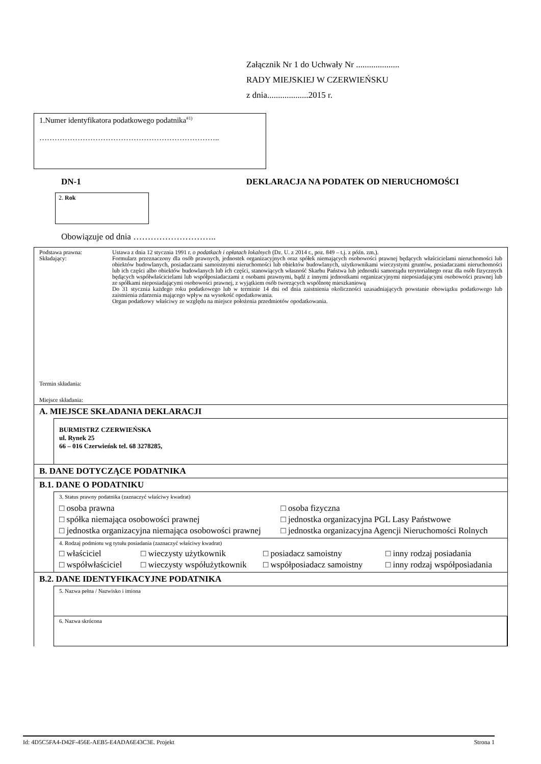Załącznik Nr 1 do Uchwały Nr ....................
RADY MIEJSKIEJ W CZERWIEŃSKU
z dnia...................2015 r.
1.Numer identyfikatora podatkowego podatnika<sup>#1)</sup>
……………………………………………………………..
DN-1 DEKLARACJA NA PODATEK OD NIERUCHOMOŚCI
2. Rok
Obowiązuje od dnia ………………………..
Podstawa prawna:
Składający:
Termin składania:
Miejsce składania:
Ustawa z dnia 12 stycznia 1991 r. o podatkach i opłatach lokalnych (Dz. U. z 2014 r., poz. 849 – t.j. z późn. zm.).
Formularz przeznaczony dla osób prawnych, jednostek organizacyjnych oraz spółek niemających osobowości prawnej będących właścicielami nieruchomości lub obiektów budowlanych, posiadaczami samoistnymi nieruchomości lub obiektów budowlanych, użytkownikami wieczystymi gruntów, posiadaczami nieruchomości lub ich części albo obiektów budowlanych lub ich części, stanowiących własność Skarbu Państwa lub jednostki samorządu terytorialnego oraz dla osób fizycznych będących współwłaścicielami lub współposiadaczami z osobami prawnymi, bądź z innymi jednostkami organizacyjnymi nieposiadającymi osobowości prawnej lub ze spółkami nieposiadającymi osobowości prawnej, z wyjątkiem osób tworzących wspólnotę mieszkaniową
Do 31 stycznia każdego roku podatkowego lub w terminie 14 dni od dnia zaistnienia okoliczności uzasadniających powstanie obowiązku podatkowego lub zaistnienia zdarzenia mającego wpływ na wysokość opodatkowania.
Organ podatkowy właściwy ze względu na miejsce położenia przedmiotów opodatkowania.
A. MIEJSCE SKŁADANIA DEKLARACJI
BURMISTRZ CZERWIEŃSKA
ul. Rynek 25
66 – 016 Czerwieńsk tel. 68 3278285,
B. DANE DOTYCZĄCE PODATNIKA
B.1. DANE O PODATNIKU
3. Status prawny podatnika (zaznaczyć właściwy kwadrat)
□ osoba prawna
□ spółka niemająca osobowości prawnej
□ jednostka organizacyjna niemająca osobowości prawnej
□ osoba fizyczna
□ jednostka organizacyjna PGL Lasy Państwowe
□ jednostka organizacyjna Agencji Nieruchomości Rolnych
4. Rodzaj podmiotu wg tytułu posiadania (zaznaczyć właściwy kwadrat)
□ właściciel
□ wieczysty użytkownik
□ posiadacz samoistny
□ inny rodzaj posiadania
□ współwłaściciel
□ wieczysty współużytkownik
□ współposiadacz samoistny
□ inny rodzaj współposiadania
B.2. DANE IDENTYFIKACYJNE PODATNIKA
5. Nazwa pełna / Nazwisko i imiona
6. Nazwa skrócona
Id: 4D5C5FA4-D42F-456E-AEB5-E4ADA6E43C3E. Projekt Strona 1